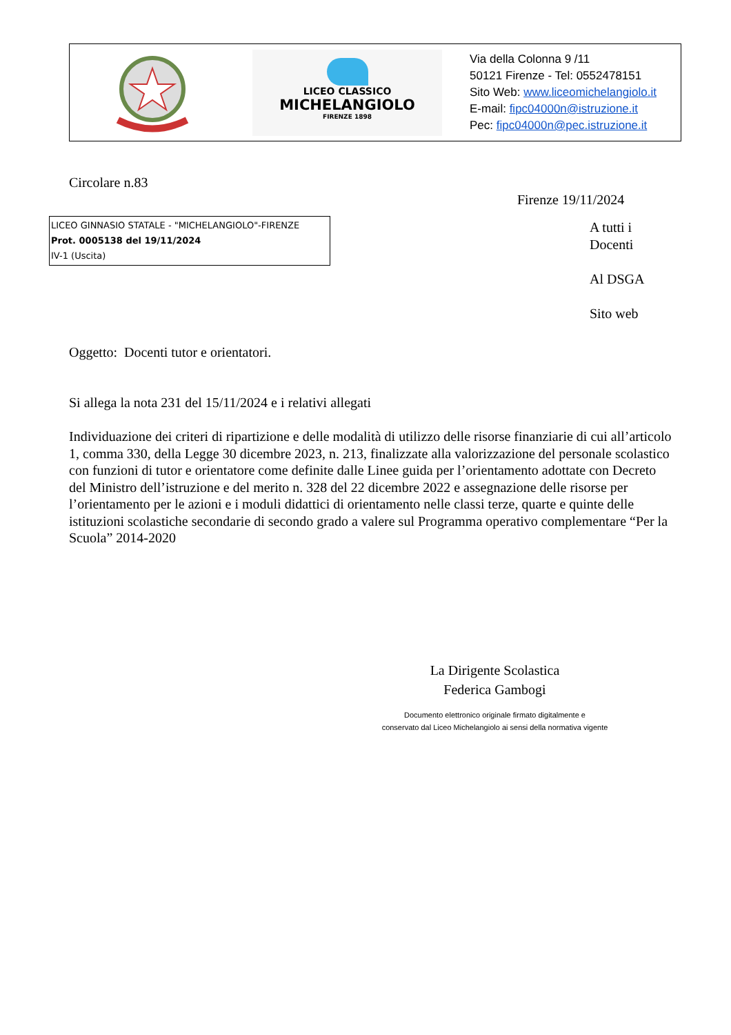LICEO CLASSICO
MICHELANGIOLO
FIRENZE 1898
Via della Colonna 9 /11
50121 Firenze - Tel: 0552478151
Sito Web: www.liceomichelangiolo.it
E-mail: fipc04000n@istruzione.it
Pec: fipc04000n@pec.istruzione.it
Circolare n.83
Firenze 19/11/2024
LICEO GINNASIO STATALE - "MICHELANGIOLO"-FIRENZE
Prot. 0005138 del 19/11/2024
IV-1 (Uscita)
A tutti i
Docenti
Al DSGA
Sito web
Oggetto: Docenti tutor e orientatori.
Si allega la nota 231 del 15/11/2024 e i relativi allegati
Individuazione dei criteri di ripartizione e delle modalità di utilizzo delle risorse finanziarie di cui all’articolo 1, comma 330, della Legge 30 dicembre 2023, n. 213, finalizzate alla valorizzazione del personale scolastico con funzioni di tutor e orientatore come definite dalle Linee guida per l’orientamento adottate con Decreto del Ministro dell’istruzione e del merito n. 328 del 22 dicembre 2022 e assegnazione delle risorse per l’orientamento per le azioni e i moduli didattici di orientamento nelle classi terze, quarte e quinte delle istituzioni scolastiche secondarie di secondo grado a valere sul Programma operativo complementare “Per la Scuola” 2014-2020
La Dirigente Scolastica
Federica Gambogi
Documento elettronico originale firmato digitalmente e
conservato dal Liceo Michelangiolo ai sensi della normativa vigente